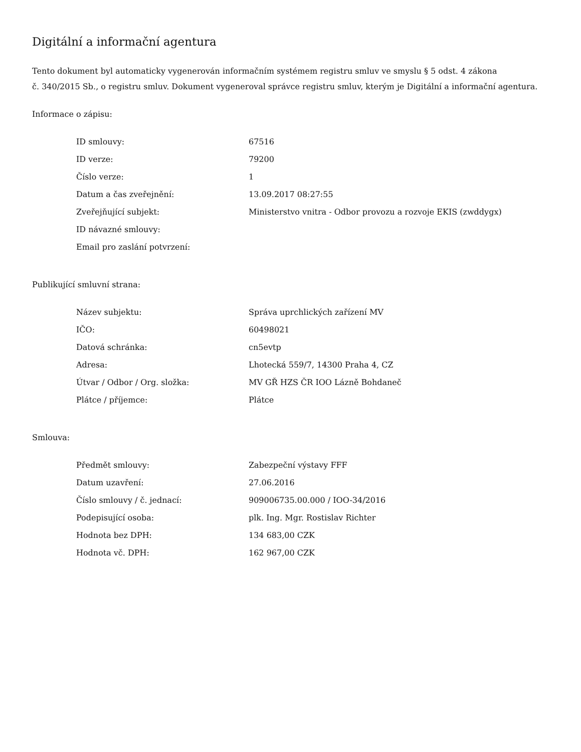Digitální a informační agentura
Tento dokument byl automaticky vygenerován informačním systémem registru smluv ve smyslu § 5 odst. 4 zákona
č. 340/2015 Sb., o registru smluv. Dokument vygeneroval správce registru smluv, kterým je Digitální a informační agentura.
Informace o zápisu:
| ID smlouvy: | 67516 |
| ID verze: | 79200 |
| Číslo verze: | 1 |
| Datum a čas zveřejnění: | 13.09.2017 08:27:55 |
| Zveřejňující subjekt: | Ministerstvo vnitra - Odbor provozu a rozvoje EKIS (zwddygx) |
| ID návazné smlouvy: | |
| Email pro zaslání potvrzení: | |
Publikující smluvní strana:
| Název subjektu: | Správa uprchlických zařízení MV |
| IČO: | 60498021 |
| Datová schránka: | cn5evtp |
| Adresa: | Lhotecká 559/7, 14300 Praha 4, CZ |
| Útvar / Odbor / Org. složka: | MV GŘ HZS ČR IOO Lázně Bohdaneč |
| Plátce / příjemce: | Plátce |
Smlouva:
| Předmět smlouvy: | Zabezpeční výstavy FFF |
| Datum uzavření: | 27.06.2016 |
| Číslo smlouvy / č. jednací: | 909006735.00.000 / IOO-34/2016 |
| Podepisující osoba: | plk. Ing. Mgr. Rostislav Richter |
| Hodnota bez DPH: | 134 683,00 CZK |
| Hodnota vč. DPH: | 162 967,00 CZK |